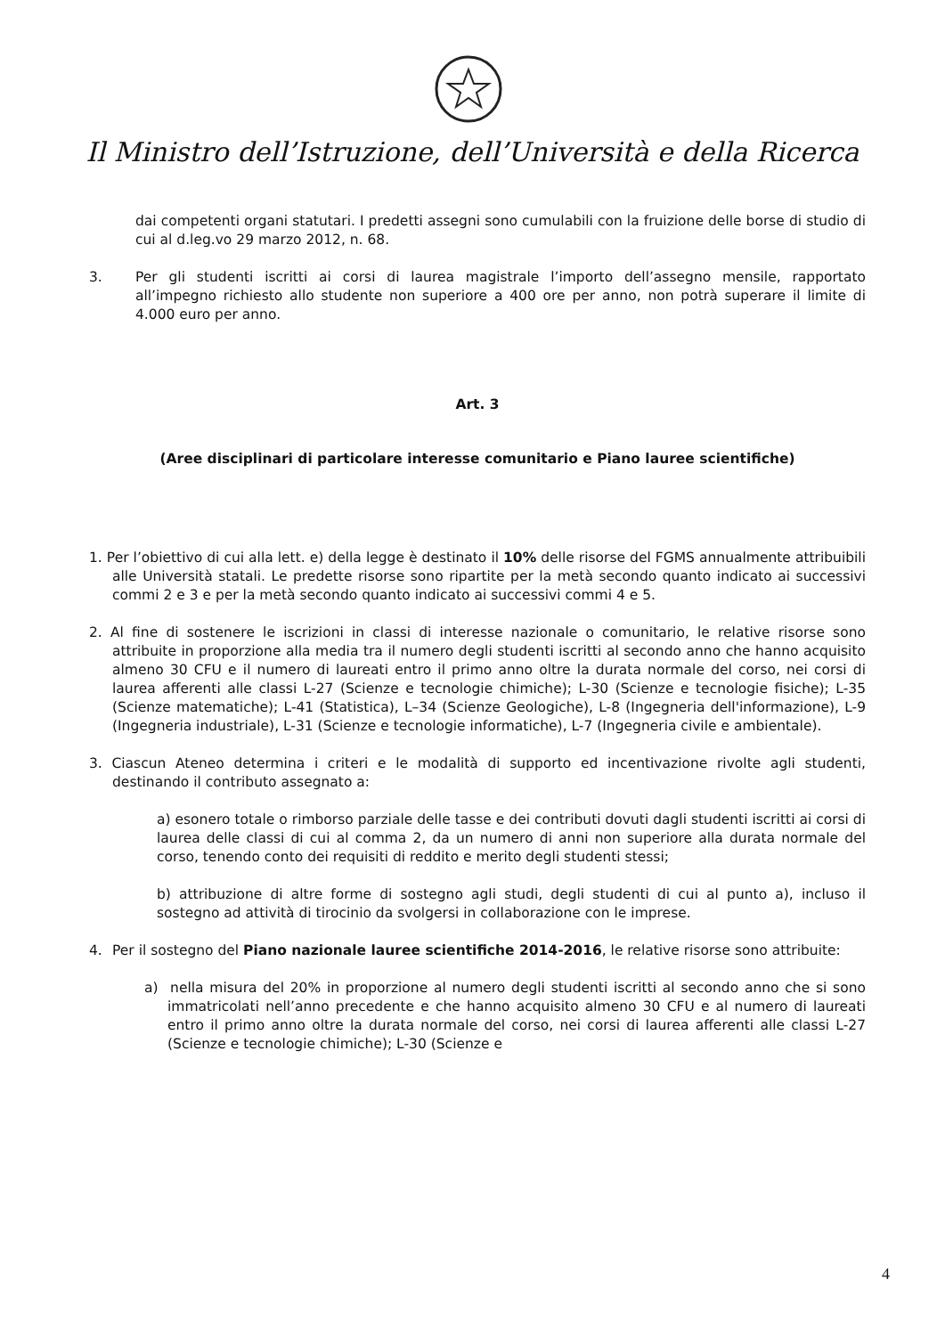Il Ministro dell’Istruzione, dell’Università e della Ricerca
dai competenti organi statutari. I predetti assegni sono cumulabili con la fruizione delle borse di studio di cui al d.leg.vo 29 marzo 2012, n. 68.
3. Per gli studenti iscritti ai corsi di laurea magistrale l’importo dell’assegno mensile, rapportato all’impegno richiesto allo studente non superiore a 400 ore per anno, non potrà superare il limite di 4.000 euro per anno.
Art. 3
(Aree disciplinari di particolare interesse comunitario e Piano lauree scientifiche)
1. Per l’obiettivo di cui alla lett. e) della legge è destinato il 10% delle risorse del FGMS annualmente attribuibili alle Università statali. Le predette risorse sono ripartite per la metà secondo quanto indicato ai successivi commi 2 e 3 e per la metà secondo quanto indicato ai successivi commi 4 e 5.
2. Al fine di sostenere le iscrizioni in classi di interesse nazionale o comunitario, le relative risorse sono attribuite in proporzione alla media tra il numero degli studenti iscritti al secondo anno che hanno acquisito almeno 30 CFU e il numero di laureati entro il primo anno oltre la durata normale del corso, nei corsi di laurea afferenti alle classi L-27 (Scienze e tecnologie chimiche); L-30 (Scienze e tecnologie fisiche); L-35 (Scienze matematiche); L-41 (Statistica), L–34 (Scienze Geologiche), L-8 (Ingegneria dell'informazione), L-9 (Ingegneria industriale), L-31 (Scienze e tecnologie informatiche), L-7 (Ingegneria civile e ambientale).
3. Ciascun Ateneo determina i criteri e le modalità di supporto ed incentivazione rivolte agli studenti, destinando il contributo assegnato a:
a) esonero totale o rimborso parziale delle tasse e dei contributi dovuti dagli studenti iscritti ai corsi di laurea delle classi di cui al comma 2, da un numero di anni non superiore alla durata normale del corso, tenendo conto dei requisiti di reddito e merito degli studenti stessi;
b) attribuzione di altre forme di sostegno agli studi, degli studenti di cui al punto a), incluso il sostegno ad attività di tirocinio da svolgersi in collaborazione con le imprese.
4. Per il sostegno del Piano nazionale lauree scientifiche 2014-2016, le relative risorse sono attribuite:
a) nella misura del 20% in proporzione al numero degli studenti iscritti al secondo anno che si sono immatricolati nell’anno precedente e che hanno acquisito almeno 30 CFU e al numero di laureati entro il primo anno oltre la durata normale del corso, nei corsi di laurea afferenti alle classi L-27 (Scienze e tecnologie chimiche); L-30 (Scienze e
4